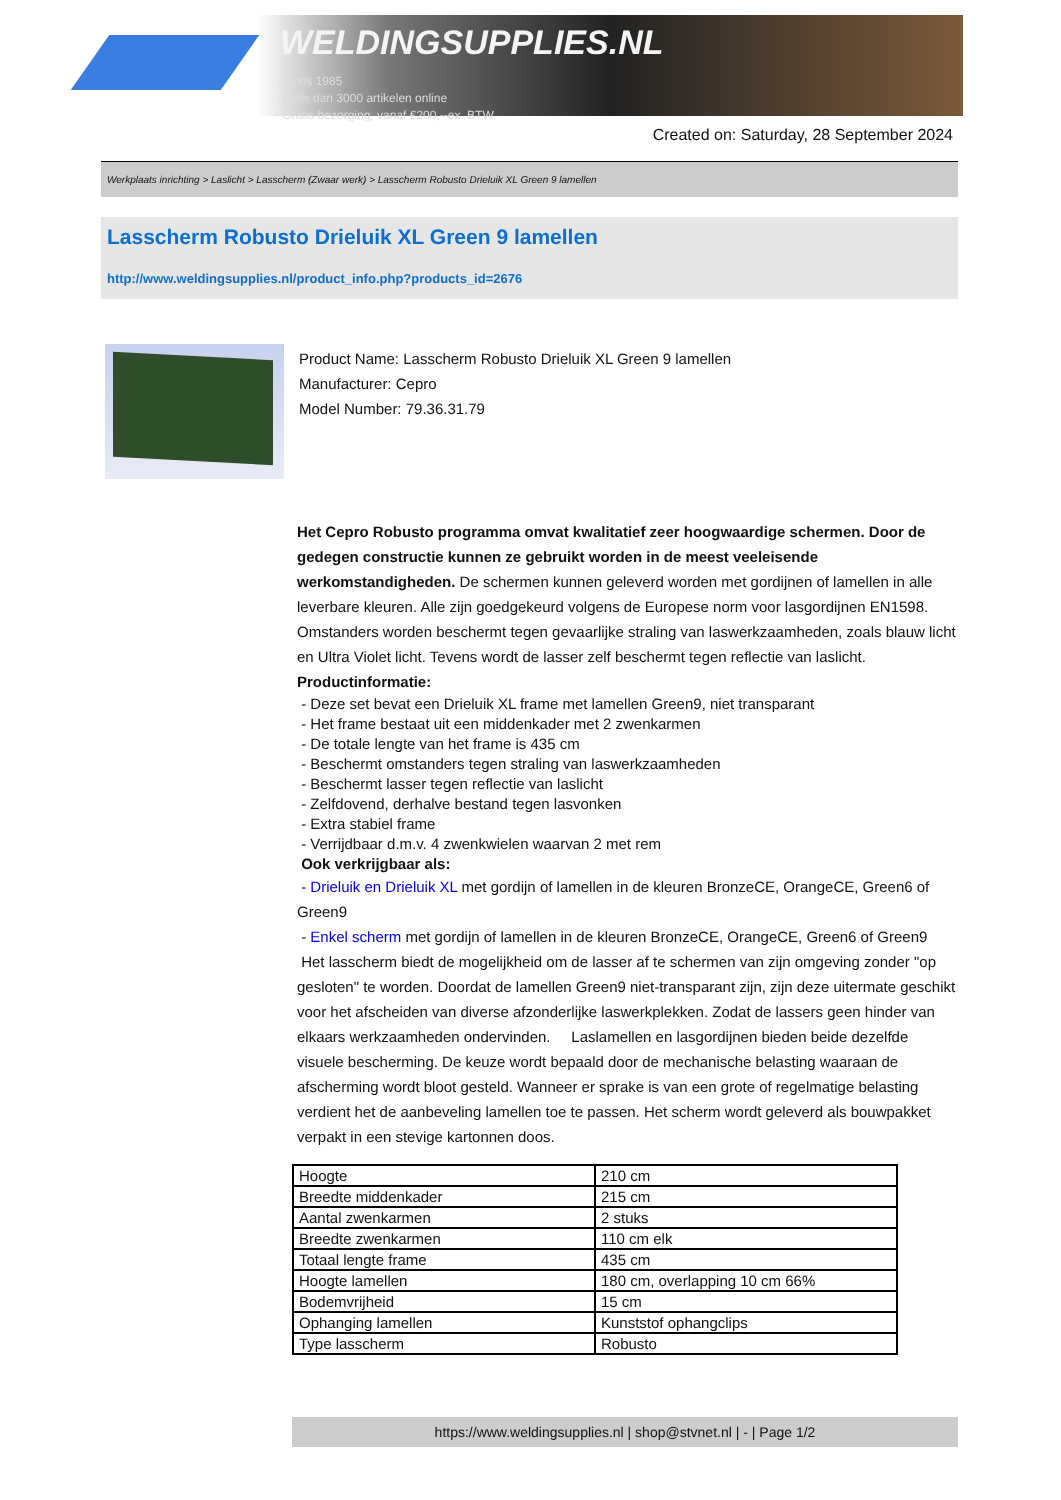WELDINGSUPPLIES.NL
- Sinds 1985
- Méér dan 3000 artikelen online
- Gratis bezorging, vanaf €200,--ex. BTW
Created on: Saturday, 28 September 2024
Werkplaats inrichting > Laslicht > Lasscherm (Zwaar werk) > Lasscherm Robusto Drieluik XL Green 9 lamellen
Lasscherm Robusto Drieluik XL Green 9 lamellen
http://www.weldingsupplies.nl/product_info.php?products_id=2676
Product Name: Lasscherm Robusto Drieluik XL Green 9 lamellen
Manufacturer: Cepro
Model Number: 79.36.31.79
Het Cepro Robusto programma omvat kwalitatief zeer hoogwaardige schermen. Door de gedegen constructie kunnen ze gebruikt worden in de meest veeleisende werkomstandigheden. De schermen kunnen geleverd worden met gordijnen of lamellen in alle leverbare kleuren. Alle zijn goedgekeurd volgens de Europese norm voor lasgordijnen EN1598. Omstanders worden beschermt tegen gevaarlijke straling van laswerkzaamheden, zoals blauw licht en Ultra Violet licht. Tevens wordt de lasser zelf beschermt tegen reflectie van laslicht. Productinformatie:
- Deze set bevat een Drieluik XL frame met lamellen Green9, niet transparant
- Het frame bestaat uit een middenkader met 2 zwenkarmen
- De totale lengte van het frame is 435 cm
- Beschermt omstanders tegen straling van laswerkzaamheden
- Beschermt lasser tegen reflectie van laslicht
- Zelfdovend, derhalve bestand tegen lasvonken
- Extra stabiel frame
- Verrijdbaar d.m.v. 4 zwenkwielen waarvan 2 met rem
Ook verkrijgbaar als:
- Drieluik en Drieluik XL met gordijn of lamellen in de kleuren BronzeCE, OrangeCE, Green6 of Green9
- Enkel scherm met gordijn of lamellen in de kleuren BronzeCE, OrangeCE, Green6 of Green9
Het lasscherm biedt de mogelijkheid om de lasser af te schermen van zijn omgeving zonder "op gesloten" te worden. Doordat de lamellen Green9 niet-transparant zijn, zijn deze uitermate geschikt voor het afscheiden van diverse afzonderlijke laswerkplekken. Zodat de lassers geen hinder van elkaars werkzaamheden ondervinden. Laslamellen en lasgordijnen bieden beide dezelfde visuele bescherming. De keuze wordt bepaald door de mechanische belasting waaraan de afscherming wordt bloot gesteld. Wanneer er sprake is van een grote of regelmatige belasting verdient het de aanbeveling lamellen toe te passen. Het scherm wordt geleverd als bouwpakket verpakt in een stevige kartonnen doos.
| Hoogte | 210 cm |
| Breedte middenkader | 215 cm |
| Aantal zwenkarmen | 2 stuks |
| Breedte zwenkarmen | 110 cm elk |
| Totaal lengte frame | 435 cm |
| Hoogte lamellen | 180 cm, overlapping 10 cm 66% |
| Bodemvrijheid | 15 cm |
| Ophanging lamellen | Kunststof ophangclips |
| Type lasscherm | Robusto |
https://www.weldingsupplies.nl | shop@stvnet.nl | - | Page 1/2